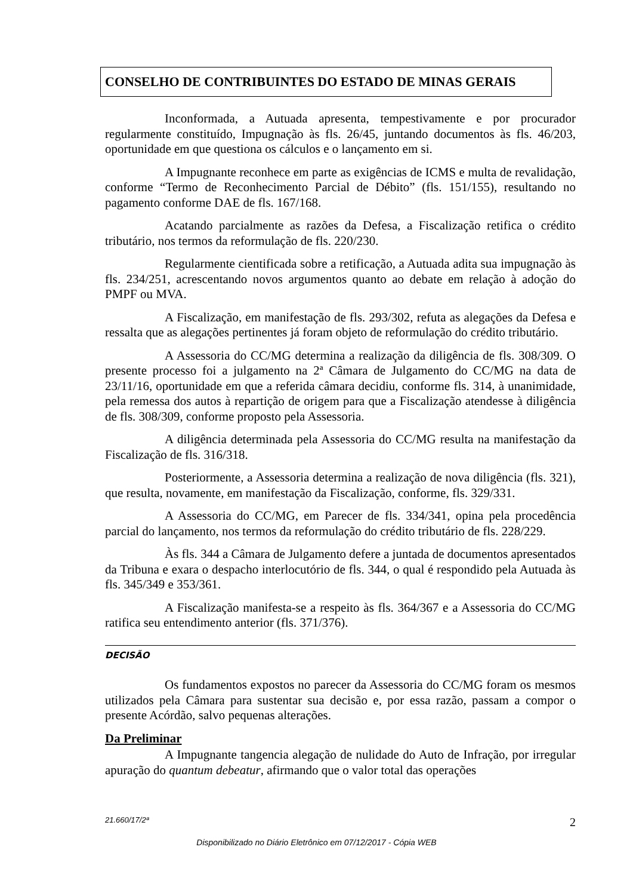CONSELHO DE CONTRIBUINTES DO ESTADO DE MINAS GERAIS
Inconformada, a Autuada apresenta, tempestivamente e por procurador regularmente constituído, Impugnação às fls. 26/45, juntando documentos às fls. 46/203, oportunidade em que questiona os cálculos e o lançamento em si.
A Impugnante reconhece em parte as exigências de ICMS e multa de revalidação, conforme “Termo de Reconhecimento Parcial de Débito” (fls. 151/155), resultando no pagamento conforme DAE de fls. 167/168.
Acatando parcialmente as razões da Defesa, a Fiscalização retifica o crédito tributário, nos termos da reformulação de fls. 220/230.
Regularmente cientificada sobre a retificação, a Autuada adita sua impugnação às fls. 234/251, acrescentando novos argumentos quanto ao debate em relação à adoção do PMPF ou MVA.
A Fiscalização, em manifestação de fls. 293/302, refuta as alegações da Defesa e ressalta que as alegações pertinentes já foram objeto de reformulação do crédito tributário.
A Assessoria do CC/MG determina a realização da diligência de fls. 308/309. O presente processo foi a julgamento na 2ª Câmara de Julgamento do CC/MG na data de 23/11/16, oportunidade em que a referida câmara decidiu, conforme fls. 314, à unanimidade, pela remessa dos autos à repartição de origem para que a Fiscalização atendesse à diligência de fls. 308/309, conforme proposto pela Assessoria.
A diligência determinada pela Assessoria do CC/MG resulta na manifestação da Fiscalização de fls. 316/318.
Posteriormente, a Assessoria determina a realização de nova diligência (fls. 321), que resulta, novamente, em manifestação da Fiscalização, conforme, fls. 329/331.
A Assessoria do CC/MG, em Parecer de fls. 334/341, opina pela procedência parcial do lançamento, nos termos da reformulação do crédito tributário de fls. 228/229.
Às fls. 344 a Câmara de Julgamento defere a juntada de documentos apresentados da Tribuna e exara o despacho interlocutório de fls. 344, o qual é respondido pela Autuada às fls. 345/349 e 353/361.
A Fiscalização manifesta-se a respeito às fls. 364/367 e a Assessoria do CC/MG ratifica seu entendimento anterior (fls. 371/376).
DECISÃO
Os fundamentos expostos no parecer da Assessoria do CC/MG foram os mesmos utilizados pela Câmara para sustentar sua decisão e, por essa razão, passam a compor o presente Acórdão, salvo pequenas alterações.
Da Preliminar
A Impugnante tangencia alegação de nulidade do Auto de Infração, por irregular apuração do quantum debeatur, afirmando que o valor total das operações
21.660/17/2ª 2
Disponibilizado no Diário Eletrônico em 07/12/2017 - Cópia WEB